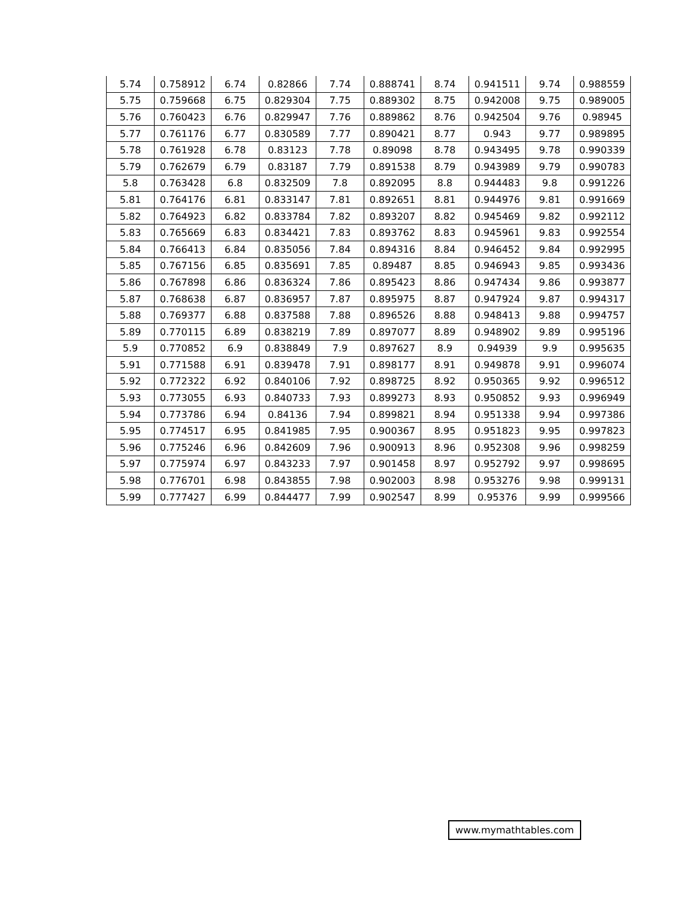| 5.74 | 0.758912 | 6.74 | 0.82866 | 7.74 | 0.888741 | 8.74 | 0.941511 | 9.74 | 0.988559 |
| 5.75 | 0.759668 | 6.75 | 0.829304 | 7.75 | 0.889302 | 8.75 | 0.942008 | 9.75 | 0.989005 |
| 5.76 | 0.760423 | 6.76 | 0.829947 | 7.76 | 0.889862 | 8.76 | 0.942504 | 9.76 | 0.98945 |
| 5.77 | 0.761176 | 6.77 | 0.830589 | 7.77 | 0.890421 | 8.77 | 0.943 | 9.77 | 0.989895 |
| 5.78 | 0.761928 | 6.78 | 0.83123 | 7.78 | 0.89098 | 8.78 | 0.943495 | 9.78 | 0.990339 |
| 5.79 | 0.762679 | 6.79 | 0.83187 | 7.79 | 0.891538 | 8.79 | 0.943989 | 9.79 | 0.990783 |
| 5.8 | 0.763428 | 6.8 | 0.832509 | 7.8 | 0.892095 | 8.8 | 0.944483 | 9.8 | 0.991226 |
| 5.81 | 0.764176 | 6.81 | 0.833147 | 7.81 | 0.892651 | 8.81 | 0.944976 | 9.81 | 0.991669 |
| 5.82 | 0.764923 | 6.82 | 0.833784 | 7.82 | 0.893207 | 8.82 | 0.945469 | 9.82 | 0.992112 |
| 5.83 | 0.765669 | 6.83 | 0.834421 | 7.83 | 0.893762 | 8.83 | 0.945961 | 9.83 | 0.992554 |
| 5.84 | 0.766413 | 6.84 | 0.835056 | 7.84 | 0.894316 | 8.84 | 0.946452 | 9.84 | 0.992995 |
| 5.85 | 0.767156 | 6.85 | 0.835691 | 7.85 | 0.89487 | 8.85 | 0.946943 | 9.85 | 0.993436 |
| 5.86 | 0.767898 | 6.86 | 0.836324 | 7.86 | 0.895423 | 8.86 | 0.947434 | 9.86 | 0.993877 |
| 5.87 | 0.768638 | 6.87 | 0.836957 | 7.87 | 0.895975 | 8.87 | 0.947924 | 9.87 | 0.994317 |
| 5.88 | 0.769377 | 6.88 | 0.837588 | 7.88 | 0.896526 | 8.88 | 0.948413 | 9.88 | 0.994757 |
| 5.89 | 0.770115 | 6.89 | 0.838219 | 7.89 | 0.897077 | 8.89 | 0.948902 | 9.89 | 0.995196 |
| 5.9 | 0.770852 | 6.9 | 0.838849 | 7.9 | 0.897627 | 8.9 | 0.94939 | 9.9 | 0.995635 |
| 5.91 | 0.771588 | 6.91 | 0.839478 | 7.91 | 0.898177 | 8.91 | 0.949878 | 9.91 | 0.996074 |
| 5.92 | 0.772322 | 6.92 | 0.840106 | 7.92 | 0.898725 | 8.92 | 0.950365 | 9.92 | 0.996512 |
| 5.93 | 0.773055 | 6.93 | 0.840733 | 7.93 | 0.899273 | 8.93 | 0.950852 | 9.93 | 0.996949 |
| 5.94 | 0.773786 | 6.94 | 0.84136 | 7.94 | 0.899821 | 8.94 | 0.951338 | 9.94 | 0.997386 |
| 5.95 | 0.774517 | 6.95 | 0.841985 | 7.95 | 0.900367 | 8.95 | 0.951823 | 9.95 | 0.997823 |
| 5.96 | 0.775246 | 6.96 | 0.842609 | 7.96 | 0.900913 | 8.96 | 0.952308 | 9.96 | 0.998259 |
| 5.97 | 0.775974 | 6.97 | 0.843233 | 7.97 | 0.901458 | 8.97 | 0.952792 | 9.97 | 0.998695 |
| 5.98 | 0.776701 | 6.98 | 0.843855 | 7.98 | 0.902003 | 8.98 | 0.953276 | 9.98 | 0.999131 |
| 5.99 | 0.777427 | 6.99 | 0.844477 | 7.99 | 0.902547 | 8.99 | 0.95376 | 9.99 | 0.999566 |
www.mymathtables.com